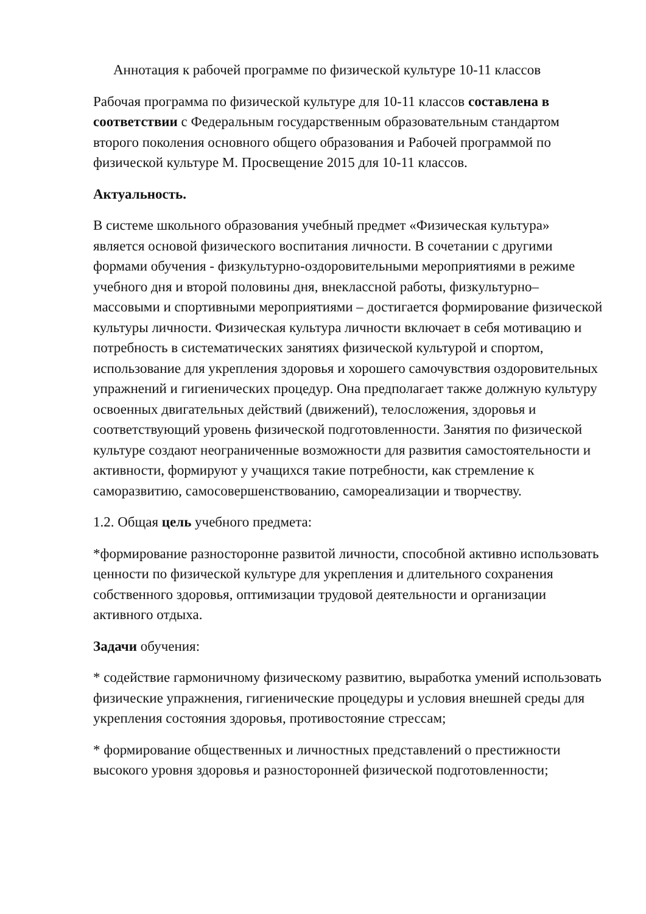Аннотация к рабочей программе по физической культуре 10-11 классов
Рабочая программа по физической культуре для 10-11 классов составлена в соответствии с Федеральным государственным образовательным стандартом второго поколения основного общего образования и Рабочей программой по физической культуре М. Просвещение 2015 для 10-11 классов.
Актуальность.
В системе школьного образования учебный предмет «Физическая культура» является основой физического воспитания личности. В сочетании с другими формами обучения - физкультурно-оздоровительными мероприятиями в режиме учебного дня и второй половины дня, внеклассной работы, физкультурно– массовыми и спортивными мероприятиями – достигается формирование физической культуры личности. Физическая культура личности включает в себя мотивацию и потребность в систематических занятиях физической культурой и спортом, использование для укрепления здоровья и хорошего самочувствия оздоровительных упражнений и гигиенических процедур. Она предполагает также должную культуру освоенных двигательных действий (движений), телосложения, здоровья и соответствующий уровень физической подготовленности. Занятия по физической культуре создают неограниченные возможности для развития самостоятельности и активности, формируют у учащихся такие потребности, как стремление к саморазвитию, самосовершенствованию, самореализации и творчеству.
1.2. Общая цель учебного предмета:
*формирование разносторонне развитой личности, способной активно использовать ценности по физической культуре для укрепления и длительного сохранения собственного здоровья, оптимизации трудовой деятельности и организации активного отдыха.
Задачи обучения:
* содействие гармоничному физическому развитию, выработка умений использовать физические упражнения, гигиенические процедуры и условия внешней среды для укрепления состояния здоровья, противостояние стрессам;
* формирование общественных и личностных представлений о престижности высокого уровня здоровья и разносторонней физической подготовленности;